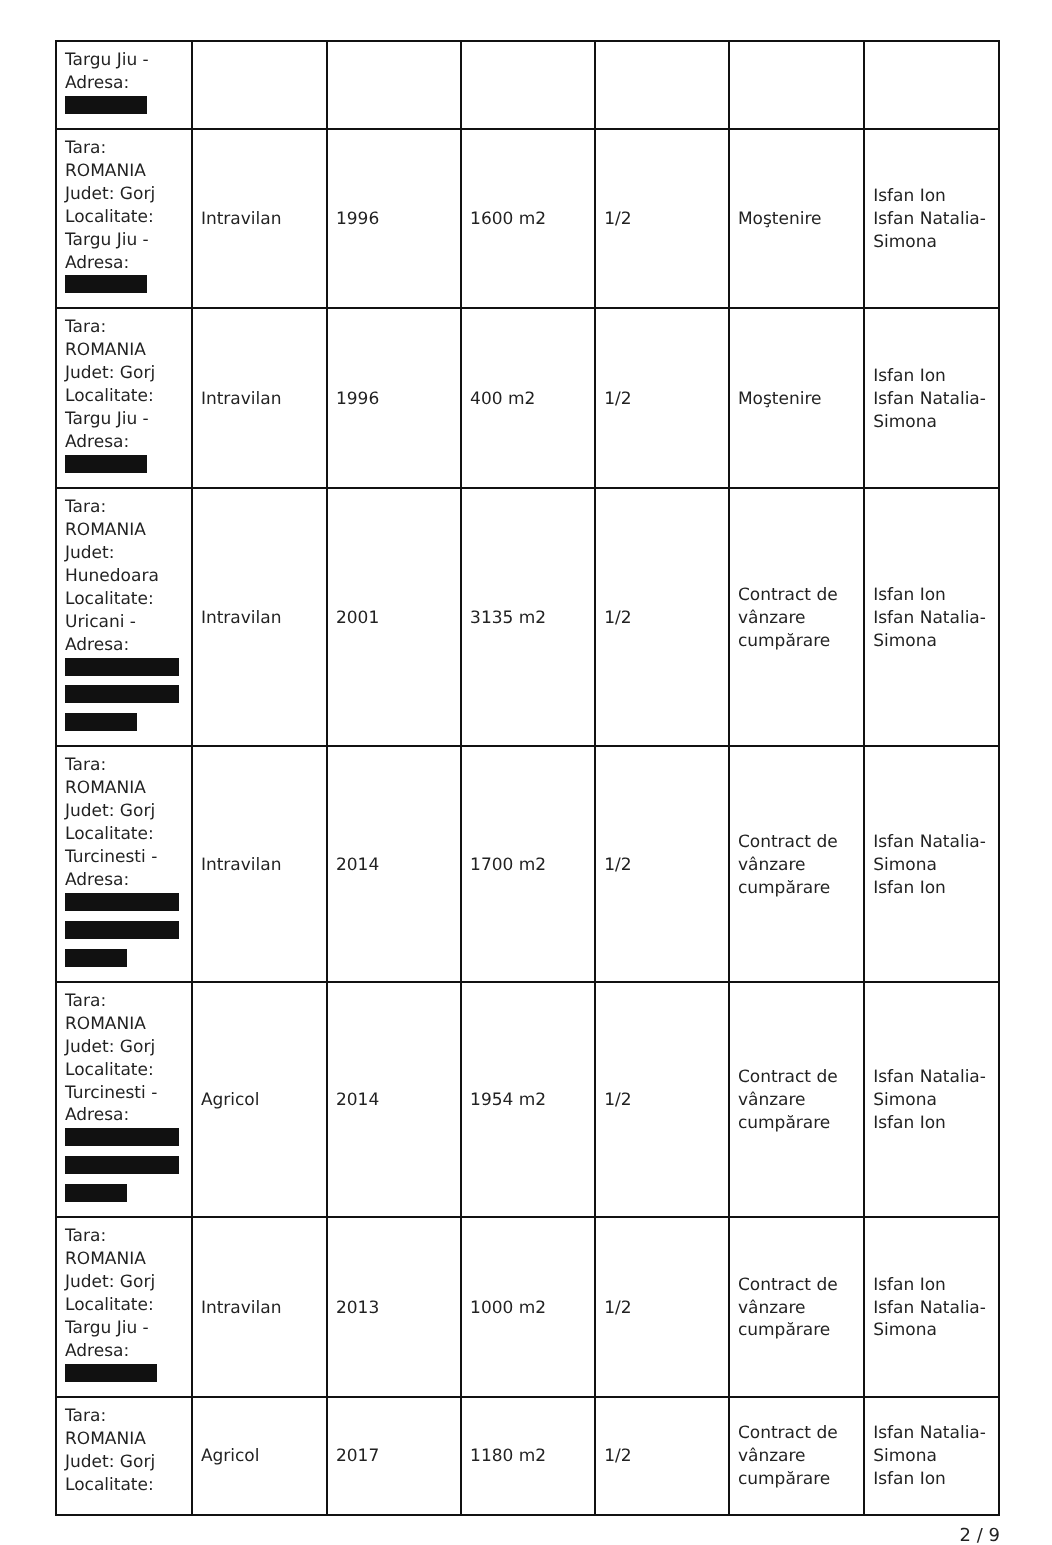| Targu Jiu - Adresa: | | | | | | |
| Tara: ROMANIA Judet: Gorj Localitate: Targu Jiu - Adresa: | Intravilan | 1996 | 1600 m2 | 1/2 | Moştenire | Isfan Ion Isfan Natalia-Simona |
| Tara: ROMANIA Judet: Gorj Localitate: Targu Jiu - Adresa: | Intravilan | 1996 | 400 m2 | 1/2 | Moştenire | Isfan Ion Isfan Natalia-Simona |
| Tara: ROMANIA Judet: Hunedoara Localitate: Uricani - Adresa: | Intravilan | 2001 | 3135 m2 | 1/2 | Contract de vânzare cumpărare | Isfan Ion Isfan Natalia-Simona |
| Tara: ROMANIA Judet: Gorj Localitate: Turcinesti - Adresa: | Intravilan | 2014 | 1700 m2 | 1/2 | Contract de vânzare cumpărare | Isfan Natalia-Simona Isfan Ion |
| Tara: ROMANIA Judet: Gorj Localitate: Turcinesti - Adresa: | Agricol | 2014 | 1954 m2 | 1/2 | Contract de vânzare cumpărare | Isfan Natalia-Simona Isfan Ion |
| Tara: ROMANIA Judet: Gorj Localitate: Targu Jiu - Adresa: | Intravilan | 2013 | 1000 m2 | 1/2 | Contract de vânzare cumpărare | Isfan Ion Isfan Natalia-Simona |
| Tara: ROMANIA Judet: Gorj Localitate: | Agricol | 2017 | 1180 m2 | 1/2 | Contract de vânzare cumpărare | Isfan Natalia-Simona Isfan Ion |
2 / 9